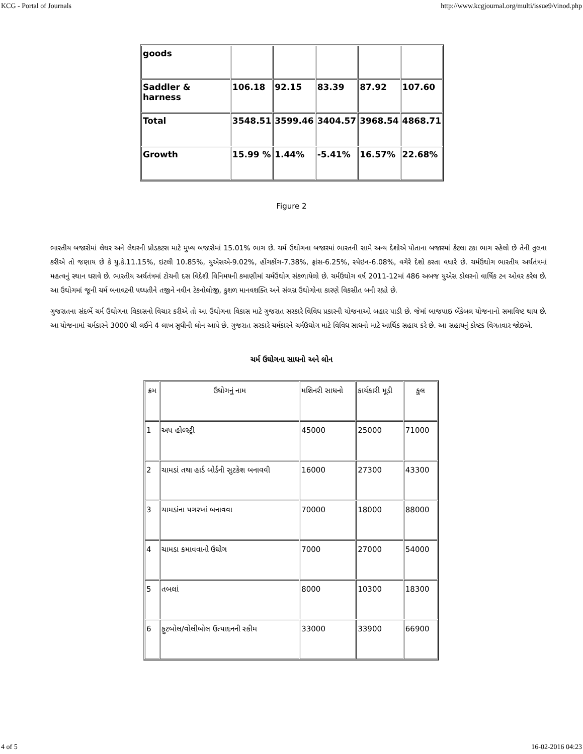KCG - Portal of Journals http://www.kcgjournal.org/multi/issue9/vinod.php
| goods | | | | | |
| Saddler & harness | 106.18 | 92.15 | 83.39 | 87.92 | 107.60 |
| Total | 3548.51 | 3599.46 | 3404.57 | 3968.54 | 4868.71 |
| Growth | 15.99 % | 1.44% | -5.41% | 16.57% | 22.68% |
Figure 2
ભારતીય બજારોમાં લેઘર અને લેઘરની પ્રોડકટસ માટે મુખ્ય બજારોમાં 15.01% ભાગ છે. ચર્મ ઉઘોગના બજારમાં ભારતની સામે અન્ય દેશોએ પોતાના બજારમાં કેટલા ટકા ભાગ રહેલો છે તેની તુલના કરીએ તો જણાય છે કે યુ.કે.11.15%, ઇટલી 10.85%, યુએસએ-9.02%, હોંગકોંગ-7.38%, ફ્રાંસ-6.25%, સ્પેઇન-6.08%, વગેરે દેશો કરતા વધારે છે. ચર્મઉઘોગ ભારતીય અર્થતંત્રમાં મહત્વનું સ્થાન ધરાવે છે. ભારતીય અર્થતંત્રમાં ટોચની દસ વિદેશી વિનિમયની કમાણીમાં ચર્મઉઘોગ સંકળાયેલો છે. ચર્મઉઘોગ વર્ષ 2011-12માં 486 અબજ યુએસ ડોલરનો વાર્ષિક ટન ઓવર કરેલ છે. આ ઉઘોગમાં જૂની ચર્મ બનાવટની પઘ્ધતીને તજીને નવીન ટેકનોલોજી, કુશળ માનવશક્તિ અને સંલગ્ન ઉઘોગોના કારણે વિકસીત બની રહ્યો છે.
ગુજરાતના સંદર્ભે ચર્મ ઉઘોગના વિકાસનો વિચાર કરીએ તો આ ઉઘોગના વિકાસ માટે ગુજરાત સરકારે વિવિધ પ્રકારની યોજનાઓ બહાર પાડી છે. જેમાં બાજપાઇ બેંકેબલ યોજનાનો સમાવિષ્ટ થાય છે. આ યોજનામાં ચર્મકારને 3000 થી લઈને 4 લાખ સુધીની લોન આપે છે. ગુજરાત સરકારે ચર્મકારને ચર્મઉઘોગ માટે વિવિધ સાધનો માટે આર્થિક સહાય કરે છે. આ સહાયનું કોષ્ટક વિગતવાર જોઇએ.
ચર્મ ઉઘોગના સાધનો અને લોન
| ક્રમ | ઉઘોગનું નામ | મશિનરી સાધનો | કાર્યકારી મૂડી | કુલ |
| 1 | અપ હોલ્સ્ટ્રી | 45000 | 25000 | 71000 |
| 2 | ચામડાં તથા હાર્ડ બોર્ડની સુટકેશ બનાવવી | 16000 | 27300 | 43300 |
| 3 | ચામડાંના પગરખાં બનાવવા | 70000 | 18000 | 88000 |
| 4 | ચામડા કમાવવાનો ઉઘોગ | 7000 | 27000 | 54000 |
| 5 | તબલાં | 8000 | 10300 | 18300 |
| 6 | ફુટબોલ/વોલીબોલ ઉત્પાદનની સ્કીમ | 33000 | 33900 | 66900 |
4 of 5 16-02-2016 04:23